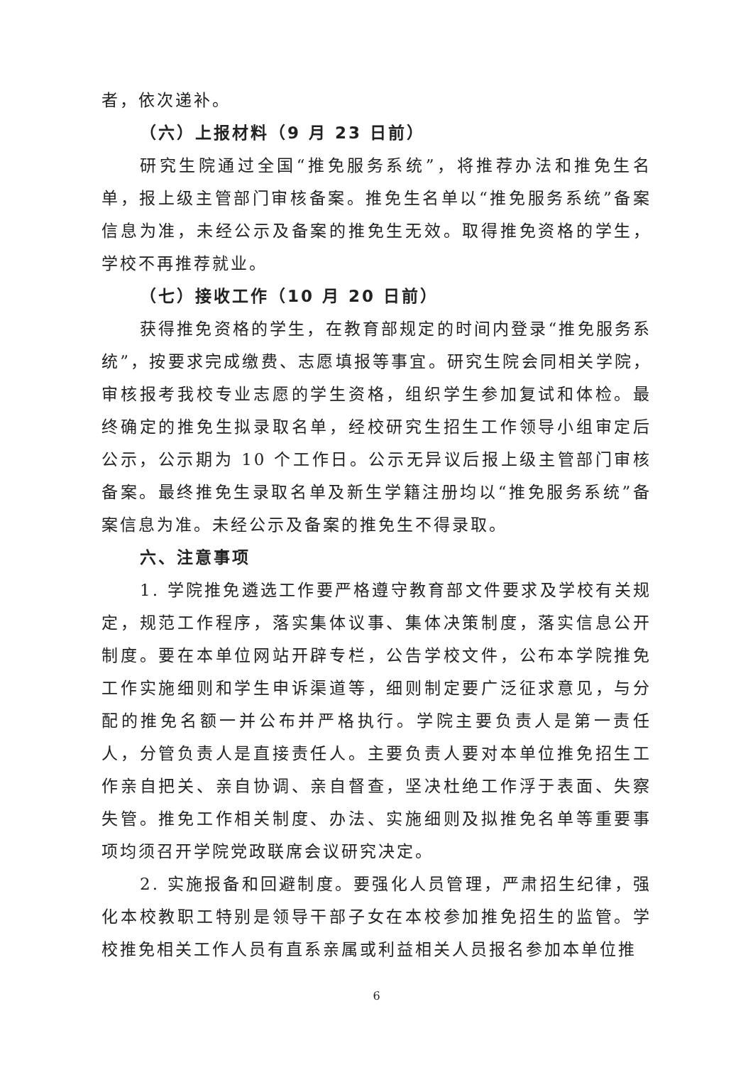者，依次递补。
（六）上报材料（9 月 23 日前）
研究生院通过全国“推免服务系统”，将推荐办法和推免生名单，报上级主管部门审核备案。推免生名单以“推免服务系统”备案信息为准，未经公示及备案的推免生无效。取得推免资格的学生，学校不再推荐就业。
（七）接收工作（10 月 20 日前）
获得推免资格的学生，在教育部规定的时间内登录“推免服务系统”，按要求完成缴费、志愿填报等事宜。研究生院会同相关学院，审核报考我校专业志愿的学生资格，组织学生参加复试和体检。最终确定的推免生拟录取名单，经校研究生招生工作领导小组审定后公示，公示期为 10 个工作日。公示无异议后报上级主管部门审核备案。最终推免生录取名单及新生学籍注册均以“推免服务系统”备案信息为准。未经公示及备案的推免生不得录取。
六、注意事项
1. 学院推免遴选工作要严格遵守教育部文件要求及学校有关规定，规范工作程序，落实集体议事、集体决策制度，落实信息公开制度。要在本单位网站开辟专栏，公告学校文件，公布本学院推免工作实施细则和学生申诉渠道等，细则制定要广泛征求意见，与分配的推免名额一并公布并严格执行。学院主要负责人是第一责任人，分管负责人是直接责任人。主要负责人要对本单位推免招生工作亲自把关、亲自协调、亲自督查，坚决杜绝工作浮于表面、失察失管。推免工作相关制度、办法、实施细则及拟推免名单等重要事项均须召开学院党政联席会议研究决定。
2. 实施报备和回避制度。要强化人员管理，严肃招生纪律，强化本校教职工特别是领导干部子女在本校参加推免招生的监管。学校推免相关工作人员有直系亲属或利益相关人员报名参加本单位推
6